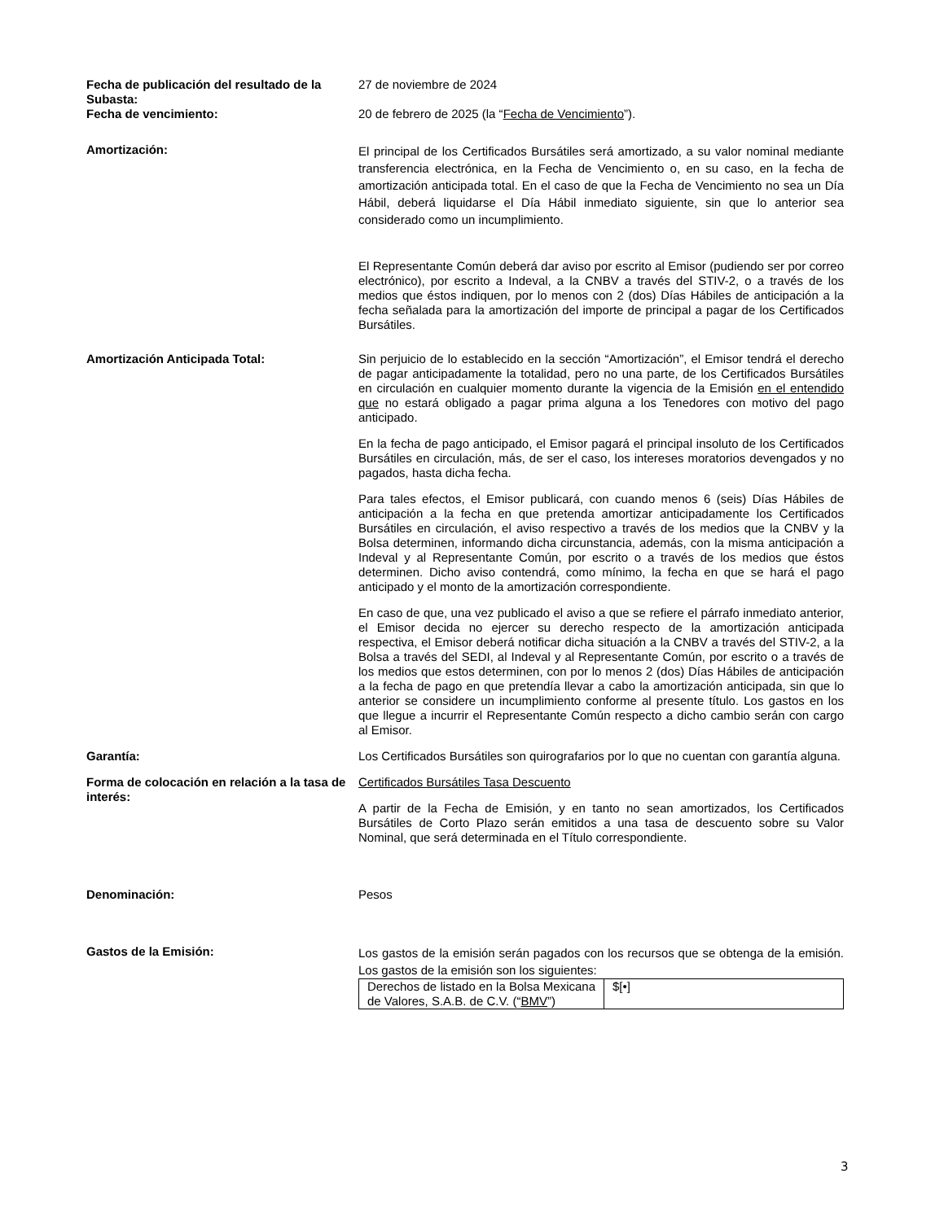Fecha de publicación del resultado de la Subasta:
27 de noviembre de 2024
Fecha de vencimiento: 20 de febrero de 2025 (la “Fecha de Vencimiento”).
Amortización:
El principal de los Certificados Bursátiles será amortizado, a su valor nominal mediante transferencia electrónica, en la Fecha de Vencimiento o, en su caso, en la fecha de amortización anticipada total. En el caso de que la Fecha de Vencimiento no sea un Día Hábil, deberá liquidarse el Día Hábil inmediato siguiente, sin que lo anterior sea considerado como un incumplimiento.
El Representante Común deberá dar aviso por escrito al Emisor (pudiendo ser por correo electrónico), por escrito a Indeval, a la CNBV a través del STIV-2, o a través de los medios que éstos indiquen, por lo menos con 2 (dos) Días Hábiles de anticipación a la fecha señalada para la amortización del importe de principal a pagar de los Certificados Bursátiles.
Amortización Anticipada Total: Sin perjuicio de lo establecido en la sección “Amortización”, el Emisor tendrá el derecho de pagar anticipadamente la totalidad, pero no una parte, de los Certificados Bursátiles en circulación en cualquier momento durante la vigencia de la Emisión en el entendido que no estará obligado a pagar prima alguna a los Tenedores con motivo del pago anticipado.
En la fecha de pago anticipado, el Emisor pagará el principal insoluto de los Certificados Bursátiles en circulación, más, de ser el caso, los intereses moratorios devengados y no pagados, hasta dicha fecha.
Para tales efectos, el Emisor publicará, con cuando menos 6 (seis) Días Hábiles de anticipación a la fecha en que pretenda amortizar anticipadamente los Certificados Bursátiles en circulación, el aviso respectivo a través de los medios que la CNBV y la Bolsa determinen, informando dicha circunstancia, además, con la misma anticipación a Indeval y al Representante Común, por escrito o a través de los medios que éstos determinen. Dicho aviso contendrá, como mínimo, la fecha en que se hará el pago anticipado y el monto de la amortización correspondiente.
En caso de que, una vez publicado el aviso a que se refiere el párrafo inmediato anterior, el Emisor decida no ejercer su derecho respecto de la amortización anticipada respectiva, el Emisor deberá notificar dicha situación a la CNBV a través del STIV-2, a la Bolsa a través del SEDI, al Indeval y al Representante Común, por escrito o a través de los medios que estos determinen, con por lo menos 2 (dos) Días Hábiles de anticipación a la fecha de pago en que pretendía llevar a cabo la amortización anticipada, sin que lo anterior se considere un incumplimiento conforme al presente título. Los gastos en los que llegue a incurrir el Representante Común respecto a dicho cambio serán con cargo al Emisor.
Garantía: Los Certificados Bursátiles son quirografarios por lo que no cuentan con garantía alguna.
Forma de colocación en relación a la tasa de interés:
Certificados Bursátiles Tasa Descuento
A partir de la Fecha de Emisión, y en tanto no sean amortizados, los Certificados Bursátiles de Corto Plazo serán emitidos a una tasa de descuento sobre su Valor Nominal, que será determinada en el Título correspondiente.
Denominación: Pesos
Gastos de la Emisión:
Los gastos de la emisión serán pagados con los recursos que se obtenga de la emisión. Los gastos de la emisión son los siguientes:
| Derechos de listado en la Bolsa Mexicana de Valores, S.A.B. de C.V. (“ BMV ”) | $[•] |
3